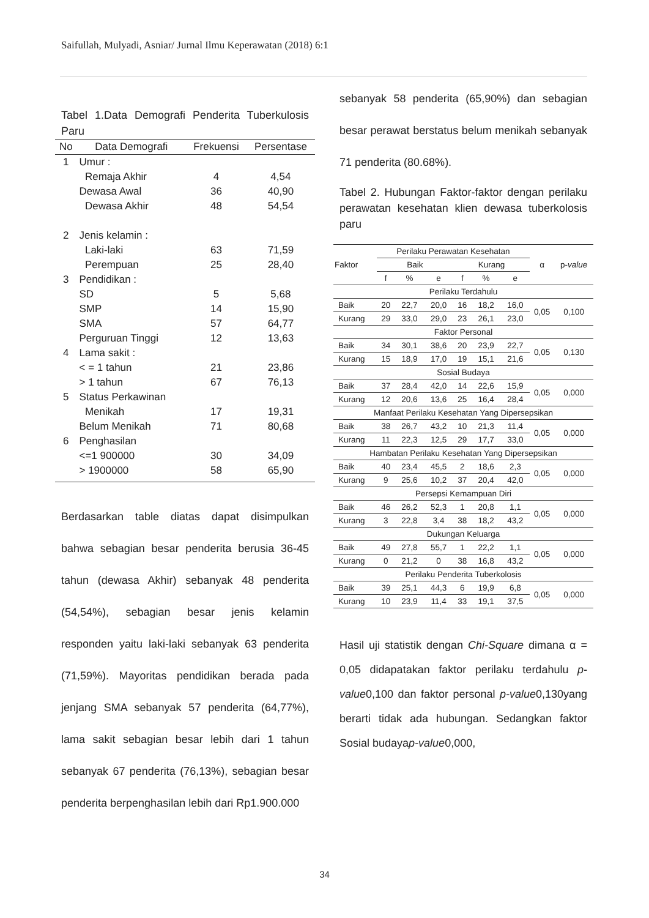Saifullah, Mulyadi, Asniar/ Jurnal Ilmu Keperawatan (2018) 6:1
Tabel 1.Data Demografi Penderita Tuberkulosis Paru
| No | Data Demografi | Frekuensi | Persentase |
| --- | --- | --- | --- |
| 1 | Umur : | | |
| | Remaja Akhir | 4 | 4,54 |
| | Dewasa Awal | 36 | 40,90 |
| | Dewasa Akhir | 48 | 54,54 |
| 2 | Jenis kelamin : | | |
| | Laki-laki | 63 | 71,59 |
| | Perempuan | 25 | 28,40 |
| 3 | Pendidikan : | | |
| | SD | 5 | 5,68 |
| | SMP | 14 | 15,90 |
| | SMA | 57 | 64,77 |
| | Perguruan Tinggi | 12 | 13,63 |
| 4 | Lama sakit : | | |
| | < = 1 tahun | 21 | 23,86 |
| | > 1 tahun | 67 | 76,13 |
| 5 | Status Perkawinan | | |
| | Menikah | 17 | 19,31 |
| | Belum Menikah | 71 | 80,68 |
| 6 | Penghasilan | | |
| | <=1 900000 | 30 | 34,09 |
| | > 1900000 | 58 | 65,90 |
Berdasarkan table diatas dapat disimpulkan bahwa sebagian besar penderita berusia 36-45 tahun (dewasa Akhir) sebanyak 48 penderita (54,54%), sebagian besar jenis kelamin responden yaitu laki-laki sebanyak 63 penderita (71,59%). Mayoritas pendidikan berada pada jenjang SMA sebanyak 57 penderita (64,77%), lama sakit sebagian besar lebih dari 1 tahun sebanyak 67 penderita (76,13%), sebagian besar penderita berpenghasilan lebih dari Rp1.900.000
sebanyak 58 penderita (65,90%) dan sebagian besar perawat berstatus belum menikah sebanyak 71 penderita (80.68%).
Tabel 2. Hubungan Faktor-faktor dengan perilaku perawatan kesehatan klien dewasa tuberkolosis paru
| Faktor | Perilaku Perawatan Kesehatan | | | | | | α | p- value |
| --- | --- | --- | --- | --- | --- | --- | --- | --- |
| | Baik | | | Kurang | | | | |
| | f | % | e | f | % | e | | |
| Perilaku Terdahulu | | | | | | | | |
| Baik | 20 | 22,7 | 20,0 | 16 | 18,2 | 16,0 | 0,05 | 0,100 |
| Kurang | 29 | 33,0 | 29,0 | 23 | 26,1 | 23,0 | | |
| Faktor Personal | | | | | | | | |
| Baik | 34 | 30,1 | 38,6 | 20 | 23,9 | 22,7 | 0,05 | 0,130 |
| Kurang | 15 | 18,9 | 17,0 | 19 | 15,1 | 21,6 | | |
| Sosial Budaya | | | | | | | | |
| Baik | 37 | 28,4 | 42,0 | 14 | 22,6 | 15,9 | 0,05 | 0,000 |
| Kurang | 12 | 20,6 | 13,6 | 25 | 16,4 | 28,4 | | |
| Manfaat Perilaku Kesehatan Yang Dipersepsikan | | | | | | | | |
| Baik | 38 | 26,7 | 43,2 | 10 | 21,3 | 11,4 | 0,05 | 0,000 |
| Kurang | 11 | 22,3 | 12,5 | 29 | 17,7 | 33,0 | | |
| Hambatan Perilaku Kesehatan Yang Dipersepsikan | | | | | | | | |
| Baik | 40 | 23,4 | 45,5 | 2 | 18,6 | 2,3 | 0,05 | 0,000 |
| Kurang | 9 | 25,6 | 10,2 | 37 | 20,4 | 42,0 | | |
| Persepsi Kemampuan Diri | | | | | | | | |
| Baik | 46 | 26,2 | 52,3 | 1 | 20,8 | 1,1 | 0,05 | 0,000 |
| Kurang | 3 | 22,8 | 3,4 | 38 | 18,2 | 43,2 | | |
| Dukungan Keluarga | | | | | | | | |
| Baik | 49 | 27,8 | 55,7 | 1 | 22,2 | 1,1 | 0,05 | 0,000 |
| Kurang | 0 | 21,2 | 0 | 38 | 16,8 | 43,2 | | |
| Perilaku Penderita Tuberkolosis | | | | | | | | |
| Baik | 39 | 25,1 | 44,3 | 6 | 19,9 | 6,8 | 0,05 | 0,000 |
| Kurang | 10 | 23,9 | 11,4 | 33 | 19,1 | 37,5 | | |
Hasil uji statistik dengan Chi-Square dimana α = 0,05 didapatakan faktor perilaku terdahulu p-value0,100 dan faktor personal p-value0,130yang berarti tidak ada hubungan. Sedangkan faktor Sosial budayap-value0,000,
34